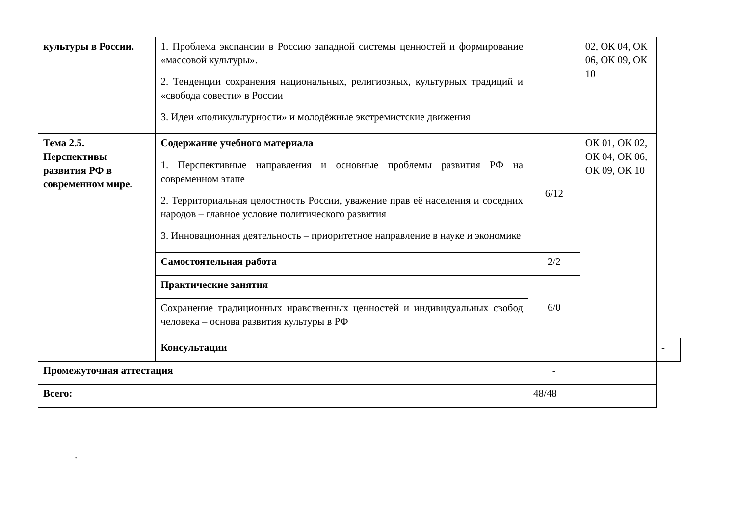| культуры в России. | 1. Проблема экспансии в Россию западной системы ценностей и формирование «массовой культуры». 2. Тенденции сохранения национальных, религиозных, культурных традиций и «свобода совести» в России 3. Идеи «поликультурности» и молодёжные экстремистские движения | | 02, ОК 04, ОК 06, ОК 09, ОК 10 | | |
| Тема 2.5. Перспективы развития РФ в современном мире. | Содержание учебного материала | 6/12 | ОК 01, ОК 02, ОК 04, ОК 06, ОК 09, ОК 10 | | |
| | 1. Перспективные направления и основные проблемы развития РФ на современном этапе 2. Территориальная целостность России, уважение прав её населения и соседних народов – главное условие политического развития 3. Инновационная деятельность – приоритетное направление в науке и экономике | | | | |
| | Самостоятельная работа | 2/2 | | | |
| | Практические занятия | 6/0 | | | |
| | Сохранение традиционных нравственных ценностей и индивидуальных свобод человека – основа развития культуры в РФ | | | | |
| | Консультации | | | - | |
| Промежуточная аттестация | | - | | | |
| Всего: | | 48/48 | | | |
.